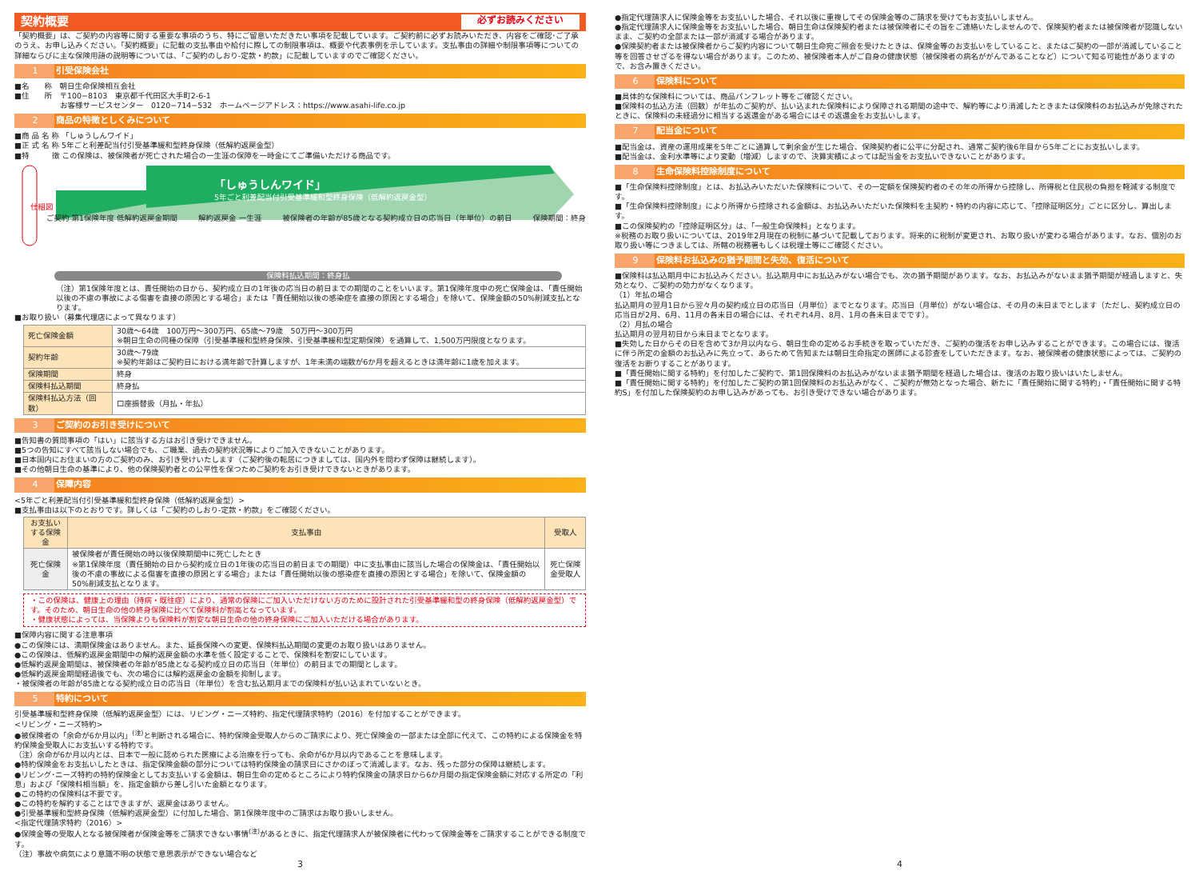契約概要 必ずお読みください
「契約概要」は、ご契約の内容等に関する重要な事項のうち、特にご留意いただきたい事項を記載しています。ご契約前に必ずお読みいただき、内容をご確認･ご了承のうえ、お申し込みください。「契約概要」に記載の支払事由や給付に際しての制限事項は、概要や代表事例を示しています。支払事由の詳細や制限事項等についての詳細ならびに主な保険用語の説明等については、「ご契約のしおり-定款・約款」に記載していますのでご確認ください。
1 引受保険会社
■名　　称　朝日生命保険相互会社
■住　　所　〒100−8103　東京都千代田区大手町2-6-1
　　　　　　お客様サービスセンター　0120−714−532　ホームページアドレス：https://www.asahi-life.co.jp
2 商品の特徴としくみについて
■商 品 名 称 「しゅうしんワイド」
■正 式 名 称 5年ごと利差配当付引受基準緩和型終身保険（低解約返戻金型）
■特　　　徴 この保険は、被保険者が死亡された場合の一生涯の保障を一時金にてご準備いただける商品です。
「しゅうしんワイド」
5年ごと利差配当付引受基準緩和型終身保険（低解約返戻金型）
仕組図
ご契約 第1保険年度 低解約返戻金期間 解約返戻金 一生涯 被保険者の年齢が85歳となる契約成立日の応当日（年単位）の前日 保険期間：終身
保険料払込期間：終身払
（注）第1保険年度とは、責任開始の日から、契約成立日の1年後の応当日の前日までの期間のことをいいます。第1保険年度中の死亡保険金は、「責任開始以後の不慮の事故による傷害を直接の原因とする場合」または「責任開始以後の感染症を直接の原因とする場合」を除いて、保険金額の50%削減支払となります。
■お取り扱い（募集代理店によって異なります）
| 死亡保険金額 | 30歳～64歳 100万円～300万円、65歳～79歳 50万円～300万円 ※朝日生命の同種の保障（引受基準緩和型終身保険、引受基準緩和型定期保険）を通算して、1,500万円限度となります。 |
| 契約年齢 | 30歳～79歳 ※契約年齢はご契約日における満年齢で計算しますが、1年未満の端数が6か月を超えるときは満年齢に1歳を加えます。 |
| 保険期間 | 終身 |
| 保険料払込期間 | 終身払 |
| 保険料払込方法（回数） | 口座振替扱（月払・年払） |
3 ご契約のお引き受けについて
■告知書の質問事項の「はい」に該当する方はお引き受けできません。
■5つの告知にすべて該当しない場合でも、ご職業、過去の契約状況等によりご加入できないことがあります。
■日本国内にお住まいの方のご契約のみ、お引き受けいたします（ご契約後の転居につきましては、国内外を問わず保障は継続します）。
■その他朝日生命の基準により、他の保険契約者との公平性を保つためご契約をお引き受けできないときがあります。
4 保障内容
<5年ごと利差配当付引受基準緩和型終身保険（低解約返戻金型）>
■支払事由は以下のとおりです。詳しくは「ご契約のしおり-定款・約款」をご確認ください。
| お支払いする保険金 | 支払事由 | 受取人 |
| --- | --- | --- |
| 死亡保険金 | 被保険者が責任開始の時以後保険期間中に死亡したとき ※第1保険年度（責任開始の日から契約成立日の1年後の応当日の前日までの期間）中に支払事由に該当した場合の保険金は、「責任開始以後の不慮の事故による傷害を直接の原因とする場合」または「責任開始以後の感染症を直接の原因とする場合」を除いて、保険金額の50%削減支払となります。 | 死亡保険金受取人 |
・この保険は、健康上の理由（持病・既往症）により、通常の保険にご加入いただけない方のために設計された引受基準緩和型の終身保険（低解約返戻金型）です。そのため、朝日生命の他の終身保険に比べて保険料が割高となっています。
・健康状態によっては、当保険よりも保険料が割安な朝日生命の他の終身保険にご加入いただける場合があります。
■保障内容に関する注意事項
●この保険には、満期保険金はありません。また、延長保険への変更、保険料払込期間の変更のお取り扱いはありません。
●この保険は、低解約返戻金期間中の解約返戻金額の水準を低く設定することで、保険料を割安にしています。
●低解約返戻金期間は、被保険者の年齢が85歳となる契約成立日の応当日（年単位）の前日までの期間とします。
●低解約返戻金期間経過後でも、次の場合には解約返戻金の金額を抑制します。
・被保険者の年齢が85歳となる契約成立日の応当日（年単位）を含む払込期月までの保険料が払い込まれていないとき。
5 特約について
引受基準緩和型終身保険（低解約返戻金型）には、リビング・ニーズ特約、指定代理請求特約（2016）を付加することができます。
<リビング・ニーズ特約>
●被保険者の「余命が6か月以内」<sup>(注)</sup>と判断される場合に、特約保険金受取人からのご請求により、死亡保険金の一部または全部に代えて、この特約による保険金を特約保険金受取人にお支払いする特約です。
（注）余命が6か月以内とは、日本で一般に認められた医療による治療を行っても、余命が6か月以内であることを意味します。
●特約保険金をお支払いしたときは、指定保険金額の部分については特約保険金の請求日にさかのぼって消滅します。なお、残った部分の保障は継続します。
●リビング･ニーズ特約の特約保険金としてお支払いする金額は、朝日生命の定めるところにより特約保険金の請求日から6か月間の指定保険金額に対応する所定の「利息」および「保険料相当額」を、指定金額から差し引いた金額となります。
●この特約の保険料は不要です。
●この特約を解約することはできますが、返戻金はありません。
●引受基準緩和型終身保険（低解約返戻金型）に付加した場合、第1保険年度中のご請求はお取り扱いしません。
<指定代理請求特約（2016）>
●保険金等の受取人となる被保険者が保険金等をご請求できない事情<sup>(注)</sup>があるときに、指定代理請求人が被保険者に代わって保険金等をご請求することができる制度です。
（注）事故や病気により意識不明の状態で意思表示ができない場合など
3
●指定代理請求人に保険金等をお支払いした場合、それ以後に重複してその保険金等のご請求を受けてもお支払いしません。
●指定代理請求人に保険金等をお支払いした場合、朝日生命は保険契約者または被保険者にその旨をご連絡いたしませんので、保険契約者または被保険者が認識しないまま、ご契約の全部または一部が消滅する場合があります。
●保険契約者または被保険者からご契約内容について朝日生命宛ご照会を受けたときは、保険金等のお支払いをしていること、またはご契約の一部が消滅していること等を回答させざるを得ない場合があります。このため、被保険者本人がご自身の健康状態（被保険者の病名ががんであることなど）について知る可能性がありますので、お含み置きください。
6 保険料について
■具体的な保険料については、商品パンフレット等をご確認ください。
■保険料の払込方法（回数）が年払のご契約が、払い込まれた保険料により保障される期間の途中で、解約等により消滅したときまたは保険料のお払込みが免除されたときに、保険料の未経過分に相当する返還金がある場合にはその返還金をお支払いします。
7 配当金について
■配当金は、資産の運用成果を5年ごとに通算して剰余金が生じた場合、保険契約者に公平に分配され、通常ご契約後6年目から5年ごとにお支払いします。
■配当金は、金利水準等により変動（増減）しますので、決算実績によっては配当金をお支払いできないことがあります。
8 生命保険料控除制度について
■「生命保険料控除制度」とは、お払込みいただいた保険料について、その一定額を保険契約者のその年の所得から控除し、所得税と住民税の負担を軽減する制度です。
■「生命保険料控除制度」により所得から控除される金額は、お払込みいただいた保険料を主契約・特約の内容に応じて、「控除証明区分」ごとに区分し、算出します。
■この保険契約の「控除証明区分」は、「一般生命保険料」となります。
※税務のお取り扱いについては、2019年2月現在の税制に基づいて記載しております。将来的に税制が変更され、お取り扱いが変わる場合があります。なお、個別のお取り扱い等につきましては、所轄の税務署もしくは税理士等にご確認ください。
9 保険料お払込みの猶予期間と失効、復活について
■保険料は払込期月中にお払込みください。払込期月中にお払込みがない場合でも、次の猶予期間があります。なお、お払込みがないまま猶予期間が経過しますと、失効となり、ご契約の効力がなくなります。
（1）年払の場合
払込期月の翌月1日から翌々月の契約成立日の応当日（月単位）までとなります。応当日（月単位）がない場合は、その月の末日までとします（ただし、契約成立日の応当日が2月、6月、11月の各末日の場合には、それぞれ4月、8月、1月の各末日までです）。
（2）月払の場合
払込期月の翌月初日から末日までとなります。
■失効した日からその日を含めて3か月以内なら、朝日生命の定めるお手続きを取っていただき、ご契約の復活をお申し込みすることができます。この場合には、復活に伴う所定の金額のお払込みに先立って、あらためて告知または朝日生命指定の医師による診査をしていただきます。なお、被保険者の健康状態によっては、ご契約の復活をお断りすることがあります。
■「責任開始に関する特約」を付加したご契約で、第1回保険料のお払込みがないまま猶予期間を経過した場合は、復活のお取り扱いはいたしません。
■「責任開始に関する特約」を付加したご契約の第1回保険料のお払込みがなく、ご契約が無効となった場合、新たに「責任開始に関する特約」・「責任開始に関する特約S」を付加した保険契約のお申し込みがあっても、お引き受けできない場合があります。
4